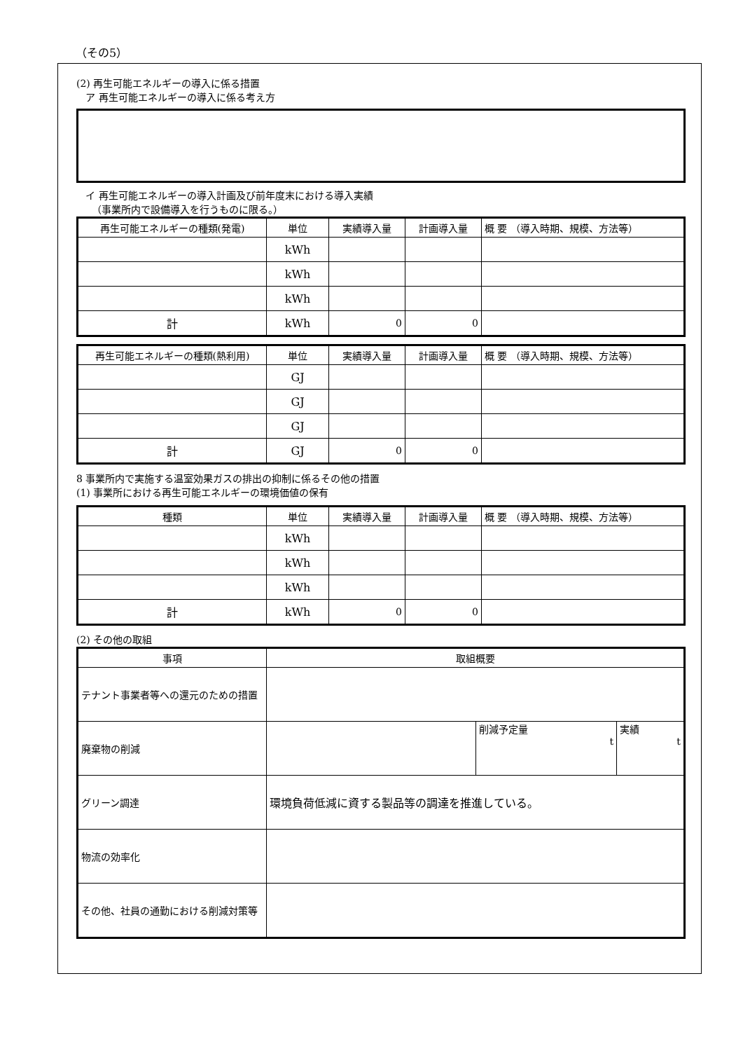（その5）
(2) 再生可能エネルギーの導入に係る措置
ア 再生可能エネルギーの導入に係る考え方
イ 再生可能エネルギーの導入計画及び前年度末における導入実績
（事業所内で設備導入を行うものに限る。）
| 再生可能エネルギーの種類(発電) | 単位 | 実績導入量 | 計画導入量 | 概 要 （導入時期、規模、方法等） |
| --- | --- | --- | --- | --- |
| | kWh | | | |
| | kWh | | | |
| | kWh | | | |
| 計 | kWh | 0 | 0 | |
| 再生可能エネルギーの種類(熱利用) | 単位 | 実績導入量 | 計画導入量 | 概 要 （導入時期、規模、方法等） |
| --- | --- | --- | --- | --- |
| | GJ | | | |
| | GJ | | | |
| | GJ | | | |
| 計 | GJ | 0 | 0 | |
8 事業所内で実施する温室効果ガスの排出の抑制に係るその他の措置
(1) 事業所における再生可能エネルギーの環境価値の保有
| 種類 | 単位 | 実績導入量 | 計画導入量 | 概 要 （導入時期、規模、方法等） |
| --- | --- | --- | --- | --- |
| | kWh | | | |
| | kWh | | | |
| | kWh | | | |
| 計 | kWh | 0 | 0 | |
(2) その他の取組
| 事項 | 取組概要 | | |
| --- | --- | --- | --- |
| テナント事業者等への還元のための措置 | | | |
| 廃棄物の削減 | | 削減予定量 t | 実績 t |
| グリーン調達 | 環境負荷低減に資する製品等の調達を推進している。 | | |
| 物流の効率化 | | | |
| その他、社員の通勤における削減対策等 | | | |